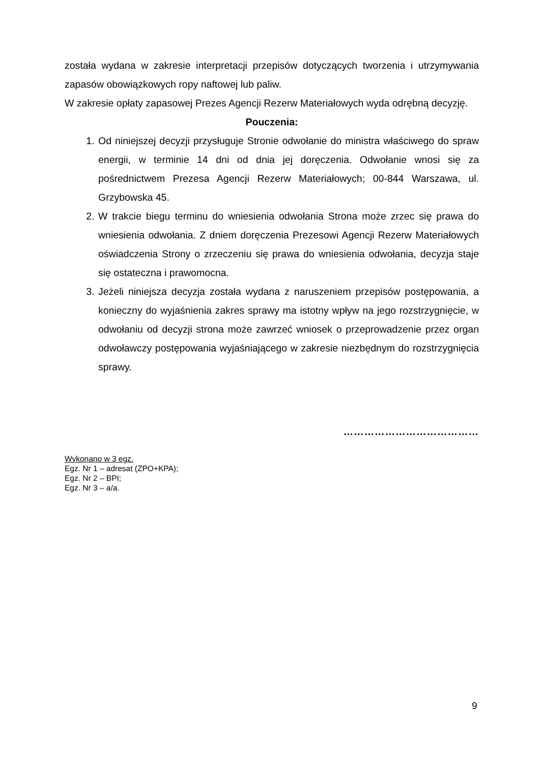została wydana w zakresie interpretacji przepisów dotyczących tworzenia i utrzymywania zapasów obowiązkowych ropy naftowej lub paliw.
W zakresie opłaty zapasowej Prezes Agencji Rezerw Materiałowych wyda odrębną decyzję.
Pouczenia:
1. Od niniejszej decyzji przysługuje Stronie odwołanie do ministra właściwego do spraw energii, w terminie 14 dni od dnia jej doręczenia. Odwołanie wnosi się za pośrednictwem Prezesa Agencji Rezerw Materiałowych; 00-844 Warszawa, ul. Grzybowska 45.
2. W trakcie biegu terminu do wniesienia odwołania Strona może zrzec się prawa do wniesienia odwołania. Z dniem doręczenia Prezesowi Agencji Rezerw Materiałowych oświadczenia Strony o zrzeczeniu się prawa do wniesienia odwołania, decyzja staje się ostateczna i prawomocna.
3. Jeżeli niniejsza decyzja została wydana z naruszeniem przepisów postępowania, a konieczny do wyjaśnienia zakres sprawy ma istotny wpływ na jego rozstrzygnięcie, w odwołaniu od decyzji strona może zawrzeć wniosek o przeprowadzenie przez organ odwoławczy postępowania wyjaśniającego w zakresie niezbędnym do rozstrzygnięcia sprawy.
…………………………………
Wykonano w 3 egz.
Egz. Nr 1 – adresat (ZPO+KPA);
Egz. Nr 2 – BPI;
Egz. Nr 3 – a/a.
9